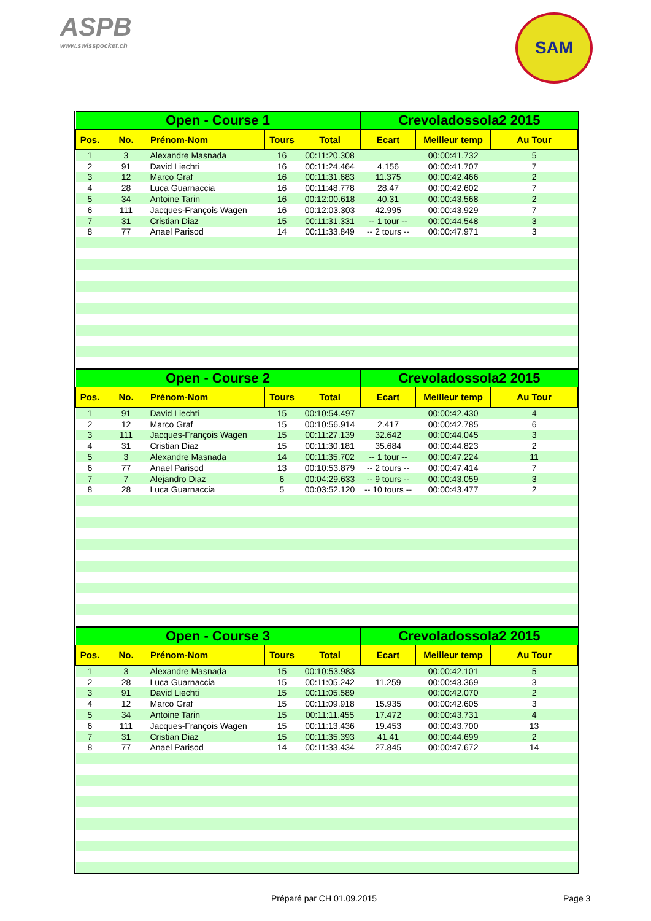ASPB
www.swisspocket.ch
SAM
| Open - Course 1 | | | | | Crevoladossola2 2015 | | |
| Pos. | No. | Prénom-Nom | Tours | Total | Ecart | Meilleur temp | Au Tour |
| 1 | 3 | Alexandre Masnada | 16 | 00:11:20.308 | | 00:00:41.732 | 5 |
| 2 | 91 | David Liechti | 16 | 00:11:24.464 | 4.156 | 00:00:41.707 | 7 |
| 3 | 12 | Marco Graf | 16 | 00:11:31.683 | 11.375 | 00:00:42.466 | 2 |
| 4 | 28 | Luca Guarnaccia | 16 | 00:11:48.778 | 28.47 | 00:00:42.602 | 7 |
| 5 | 34 | Antoine Tarin | 16 | 00:12:00.618 | 40.31 | 00:00:43.568 | 2 |
| 6 | 111 | Jacques-François Wagen | 16 | 00:12:03.303 | 42.995 | 00:00:43.929 | 7 |
| 7 | 31 | Cristian Diaz | 15 | 00:11:31.331 | -- 1 tour -- | 00:00:44.548 | 3 |
| 8 | 77 | Anael Parisod | 14 | 00:11:33.849 | -- 2 tours -- | 00:00:47.971 | 3 |
| Open - Course 2 | | | | | Crevoladossola2 2015 | | |
| Pos. | No. | Prénom-Nom | Tours | Total | Ecart | Meilleur temp | Au Tour |
| 1 | 91 | David Liechti | 15 | 00:10:54.497 | | 00:00:42.430 | 4 |
| 2 | 12 | Marco Graf | 15 | 00:10:56.914 | 2.417 | 00:00:42.785 | 6 |
| 3 | 111 | Jacques-François Wagen | 15 | 00:11:27.139 | 32.642 | 00:00:44.045 | 3 |
| 4 | 31 | Cristian Diaz | 15 | 00:11:30.181 | 35.684 | 00:00:44.823 | 2 |
| 5 | 3 | Alexandre Masnada | 14 | 00:11:35.702 | -- 1 tour -- | 00:00:47.224 | 11 |
| 6 | 77 | Anael Parisod | 13 | 00:10:53.879 | -- 2 tours -- | 00:00:47.414 | 7 |
| 7 | 7 | Alejandro Diaz | 6 | 00:04:29.633 | -- 9 tours -- | 00:00:43.059 | 3 |
| 8 | 28 | Luca Guarnaccia | 5 | 00:03:52.120 | -- 10 tours -- | 00:00:43.477 | 2 |
| Open - Course 3 | | | | | Crevoladossola2 2015 | | |
| Pos. | No. | Prénom-Nom | Tours | Total | Ecart | Meilleur temp | Au Tour |
| 1 | 3 | Alexandre Masnada | 15 | 00:10:53.983 | | 00:00:42.101 | 5 |
| 2 | 28 | Luca Guarnaccia | 15 | 00:11:05.242 | 11.259 | 00:00:43.369 | 3 |
| 3 | 91 | David Liechti | 15 | 00:11:05.589 | | 00:00:42.070 | 2 |
| 4 | 12 | Marco Graf | 15 | 00:11:09.918 | 15.935 | 00:00:42.605 | 3 |
| 5 | 34 | Antoine Tarin | 15 | 00:11:11.455 | 17.472 | 00:00:43.731 | 4 |
| 6 | 111 | Jacques-François Wagen | 15 | 00:11:13.436 | 19.453 | 00:00:43.700 | 13 |
| 7 | 31 | Cristian Diaz | 15 | 00:11:35.393 | 41.41 | 00:00:44.699 | 2 |
| 8 | 77 | Anael Parisod | 14 | 00:11:33.434 | 27.845 | 00:00:47.672 | 14 |
Préparé par CH 01.09.2015 Page 3